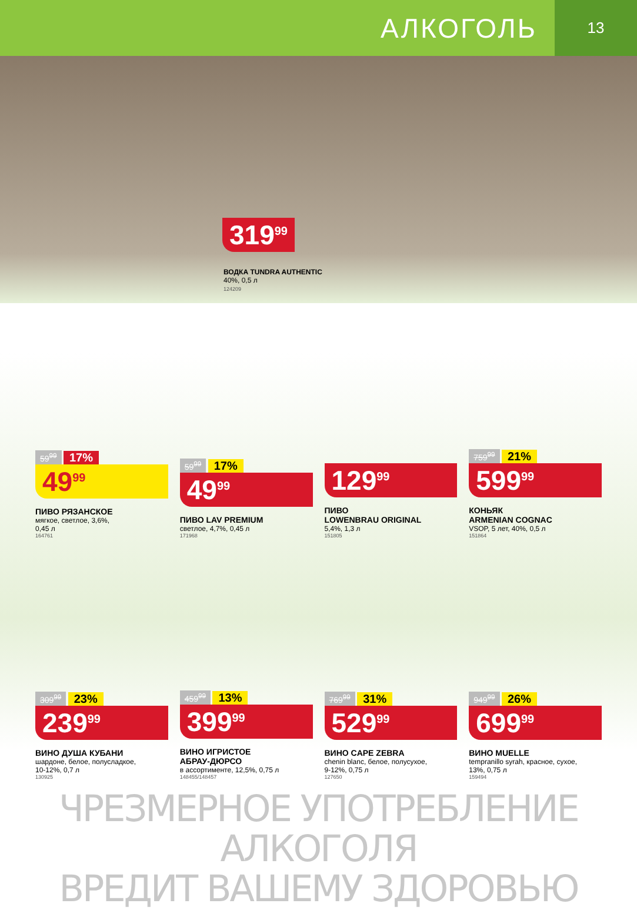АЛКОГОЛЬ
13
319<sup>99</sup>
ВОДКА TUNDRA AUTHENTIC
40%, 0,5 л
124209
59<sup>99</sup> 17%
49<sup>99</sup>
ПИВО РЯЗАНСКОЕ
мягкое, светлое, 3,6%,
0,45 л
164761
59<sup>99</sup> 17%
49<sup>99</sup>
ПИВО LAV PREMIUM
светлое, 4,7%, 0,45 л
171968
129<sup>99</sup>
ПИВО
LOWENBRAU ORIGINAL
5,4%, 1,3 л
151805
759<sup>99</sup> 21%
599<sup>99</sup>
КОНЬЯК
ARMENIAN COGNAC
VSOP, 5 лет, 40%, 0,5 л
151864
309<sup>99</sup> 23%
239<sup>99</sup>
ВИНО ДУША КУБАНИ
шардоне, белое, полусладкое,
10-12%, 0,7 л
130925
459<sup>99</sup> 13%
399<sup>99</sup>
ВИНО ИГРИСТОЕ
АБРАУ-ДЮРСО
в ассортименте, 12,5%, 0,75 л
148455/148457
769<sup>99</sup> 31%
529<sup>99</sup>
ВИНО CAPE ZEBRA
chenin blanc, белое, полусухое,
9-12%, 0,75 л
127650
949<sup>99</sup> 26%
699<sup>99</sup>
ВИНО MUELLE
tempranillo syrah, красное, сухое,
13%, 0,75 л
159494
ЧРЕЗМЕРНОЕ УПОТРЕБЛЕНИЕ АЛКОГОЛЯ
ВРЕДИТ ВАШЕМУ ЗДОРОВЬЮ